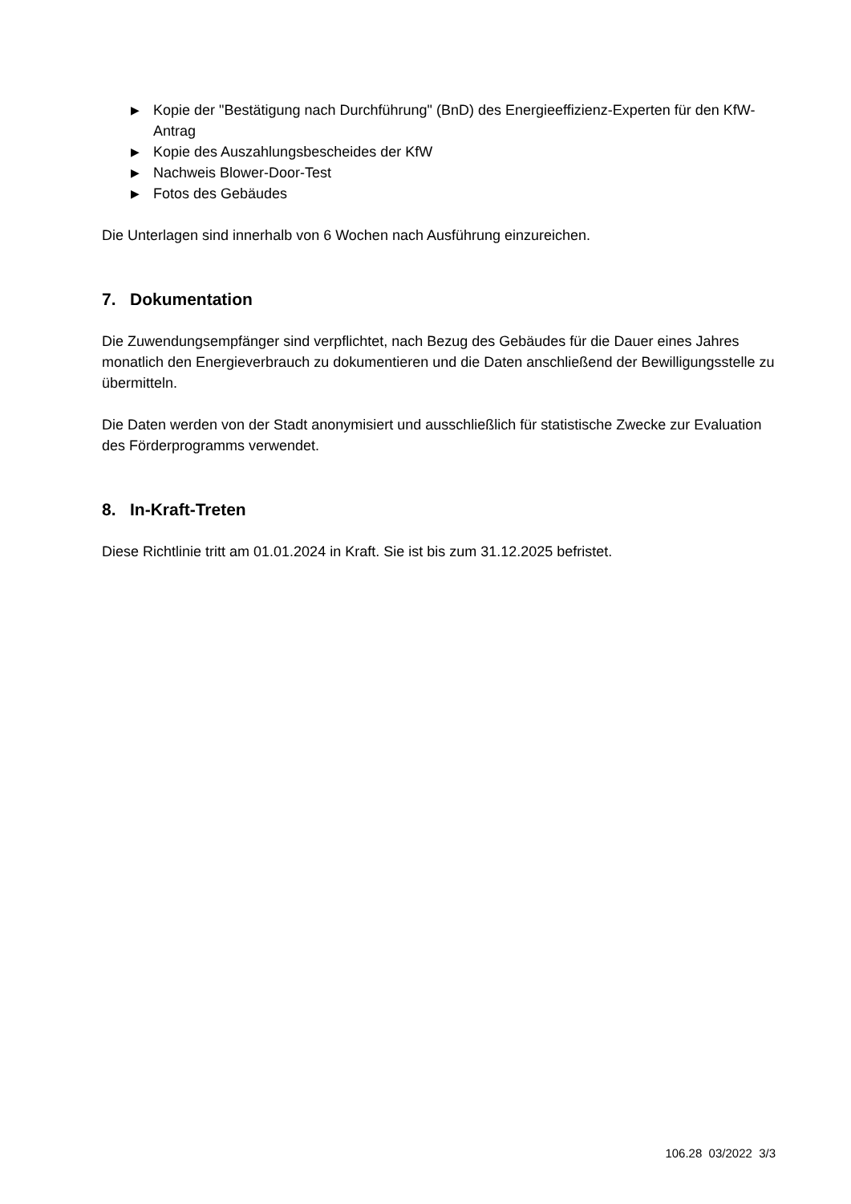▶ Kopie der "Bestätigung nach Durchführung" (BnD) des Energieeffizienz-Experten für den KfW-Antrag
▶ Kopie des Auszahlungsbescheides der KfW
▶ Nachweis Blower-Door-Test
▶ Fotos des Gebäudes
Die Unterlagen sind innerhalb von 6 Wochen nach Ausführung einzureichen.
7. Dokumentation
Die Zuwendungsempfänger sind verpflichtet, nach Bezug des Gebäudes für die Dauer eines Jahres monatlich den Energieverbrauch zu dokumentieren und die Daten anschließend der Bewilligungsstelle zu übermitteln.
Die Daten werden von der Stadt anonymisiert und ausschließlich für statistische Zwecke zur Evaluation des Förderprogramms verwendet.
8. In-Kraft-Treten
Diese Richtlinie tritt am 01.01.2024 in Kraft. Sie ist bis zum 31.12.2025 befristet.
106.28 03/2022 3/3